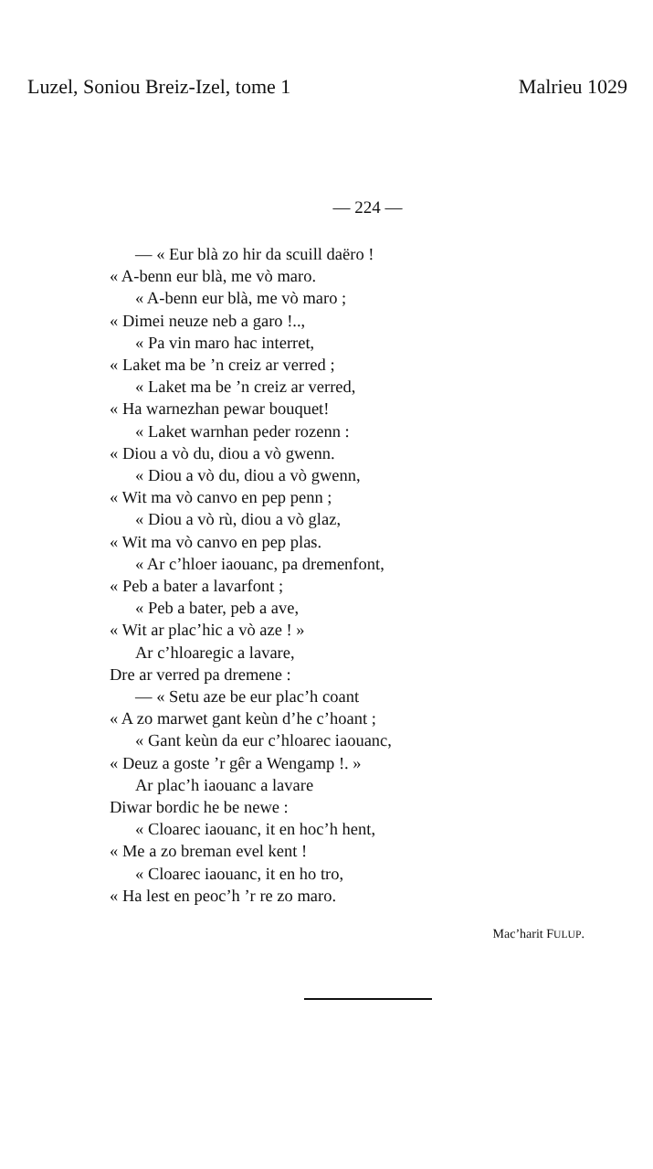Luzel, Soniou Breiz-Izel, tome 1 Malrieu 1029
— 224 —
— « Eur blà zo hir da scuill daëro !
« A-benn eur blà, me vò maro.
« A-benn eur blà, me vò maro ;
« Dimei neuze neb a garo !..,
« Pa vin maro hac interret,
« Laket ma be ’n creiz ar verred ;
« Laket ma be ’n creiz ar verred,
« Ha warnezhan pewar bouquet!
« Laket warnhan peder rozenn :
« Diou a vò du, diou a vò gwenn.
« Diou a vò du, diou a vò gwenn,
« Wit ma vò canvo en pep penn ;
« Diou a vò rù, diou a vò glaz,
« Wit ma vò canvo en pep plas.
« Ar c’hloer iaouanc, pa dremenfont,
« Peb a bater a lavarfont ;
« Peb a bater, peb a ave,
« Wit ar plac’hic a vò aze ! »
Ar c’hloaregic a lavare,
Dre ar verred pa dremene :
— « Setu aze be eur plac’h coant
« A zo marwet gant keùn d’he c’hoant ;
« Gant keùn da eur c’hloarec iaouanc,
« Deuz a goste ’r gêr a Wengamp !. »
Ar plac’h iaouanc a lavare
Diwar bordic he be newe :
« Cloarec iaouanc, it en hoc’h hent,
« Me a zo breman evel kent !
« Cloarec iaouanc, it en ho tro,
« Ha lest en peoc’h ’r re zo maro.
Mac’harit FULUP.